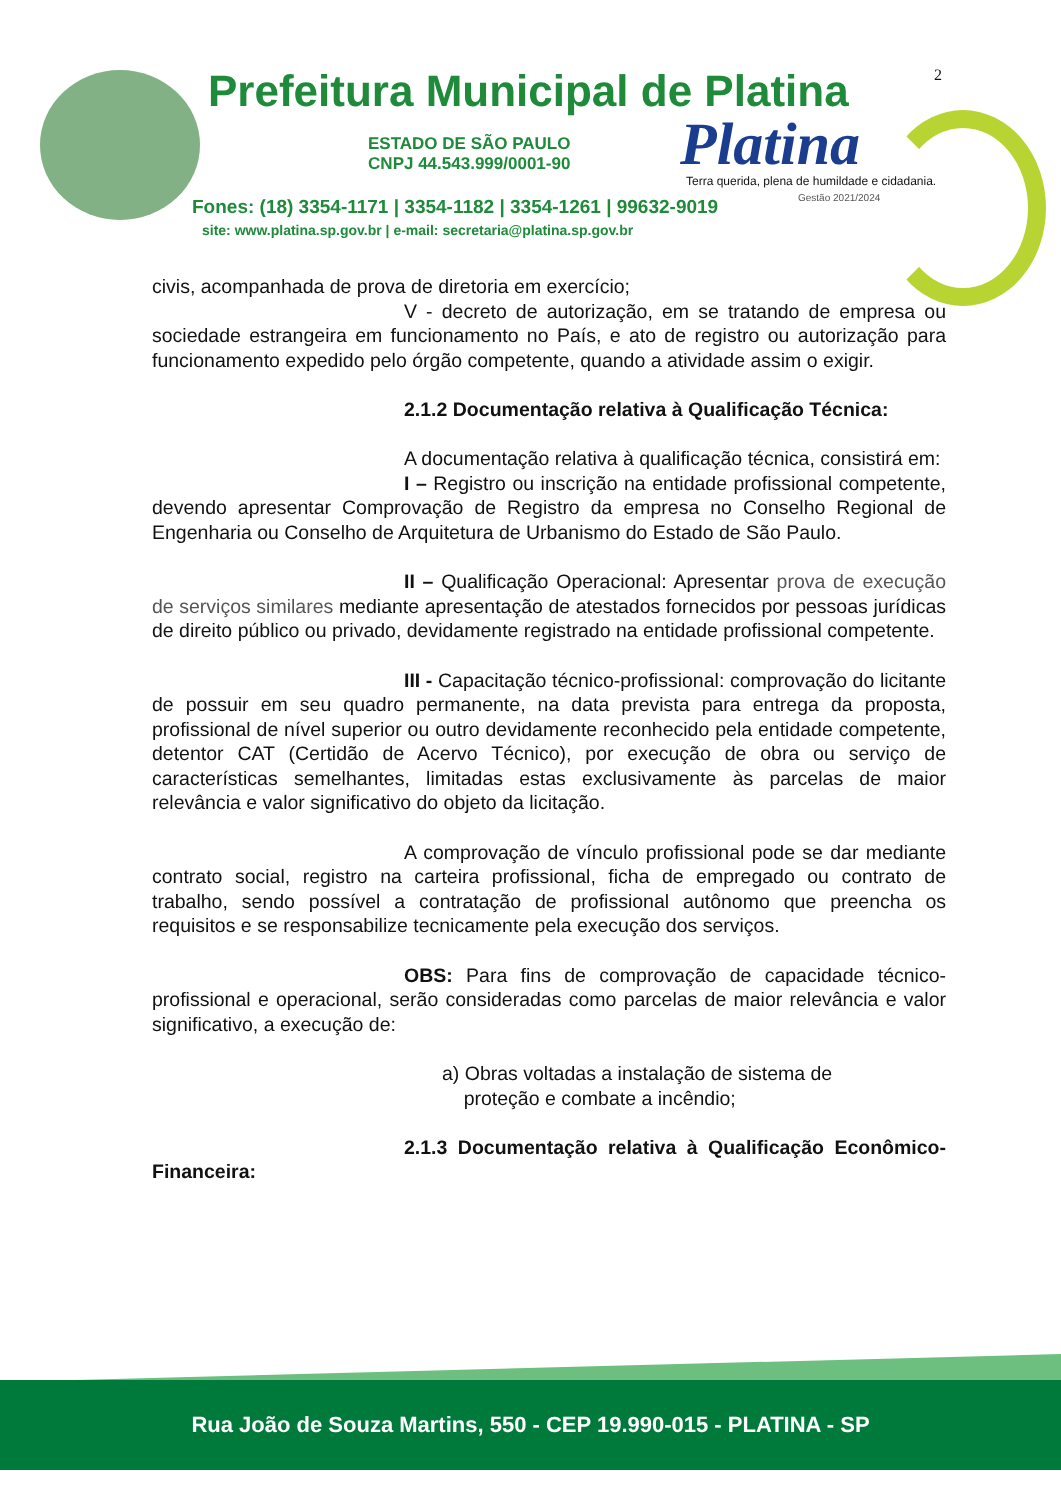Prefeitura Municipal de Platina
2
ESTADO DE SÃO PAULO
CNPJ 44.543.999/0001-90
Platina
Terra querida, plena de humildade e cidadania.
Gestão 2021/2024
Fones: (18) 3354-1171 | 3354-1182 | 3354-1261 | 99632-9019
site: www.platina.sp.gov.br | e-mail: secretaria@platina.sp.gov.br
civis, acompanhada de prova de diretoria em exercício;
V - decreto de autorização, em se tratando de empresa ou sociedade estrangeira em funcionamento no País, e ato de registro ou autorização para funcionamento expedido pelo órgão competente, quando a atividade assim o exigir.
2.1.2 Documentação relativa à Qualificação Técnica:
A documentação relativa à qualificação técnica, consistirá em:
I – Registro ou inscrição na entidade profissional competente, devendo apresentar Comprovação de Registro da empresa no Conselho Regional de Engenharia ou Conselho de Arquitetura de Urbanismo do Estado de São Paulo.
II – Qualificação Operacional: Apresentar prova de execução de serviços similares mediante apresentação de atestados fornecidos por pessoas jurídicas de direito público ou privado, devidamente registrado na entidade profissional competente.
III - Capacitação técnico-profissional: comprovação do licitante de possuir em seu quadro permanente, na data prevista para entrega da proposta, profissional de nível superior ou outro devidamente reconhecido pela entidade competente, detentor CAT (Certidão de Acervo Técnico), por execução de obra ou serviço de características semelhantes, limitadas estas exclusivamente às parcelas de maior relevância e valor significativo do objeto da licitação.
A comprovação de vínculo profissional pode se dar mediante contrato social, registro na carteira profissional, ficha de empregado ou contrato de trabalho, sendo possível a contratação de profissional autônomo que preencha os requisitos e se responsabilize tecnicamente pela execução dos serviços.
OBS: Para fins de comprovação de capacidade técnico-profissional e operacional, serão consideradas como parcelas de maior relevância e valor significativo, a execução de:
a) Obras voltadas a instalação de sistema de
proteção e combate a incêndio;
2.1.3 Documentação relativa à Qualificação Econômico-Financeira:
Rua João de Souza Martins, 550 - CEP 19.990-015 - PLATINA - SP